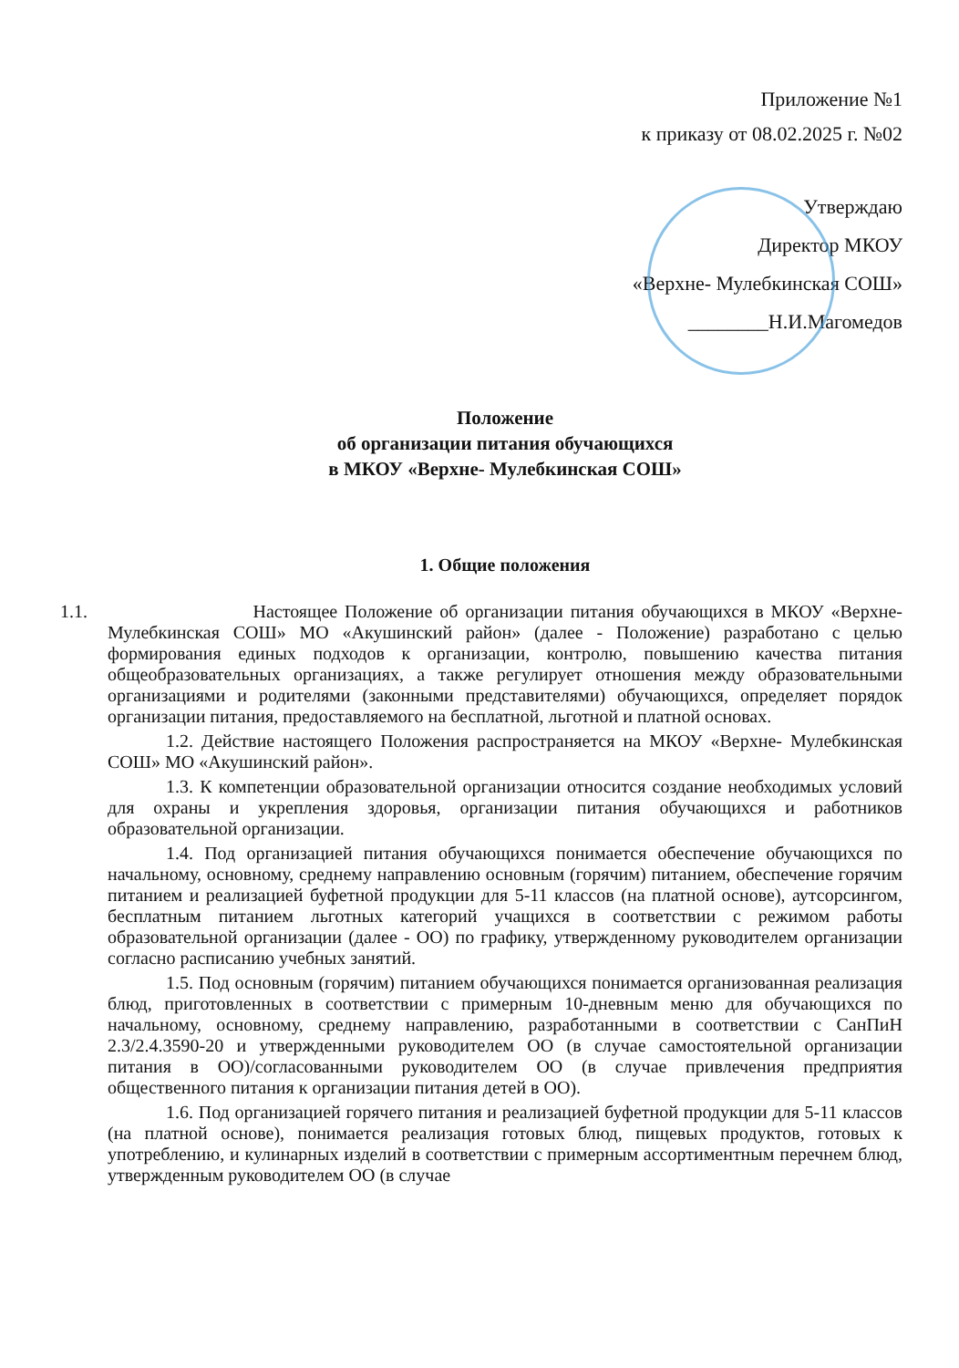Приложение №1
к приказу от 08.02.2025 г. №02
Утверждаю
Директор МКОУ
«Верхне- Мулебкинская СОШ»
________Н.И.Магомедов
Положение
об организации питания обучающихся
в МКОУ «Верхне- Мулебкинская СОШ»
1. Общие положения
1.1. Настоящее Положение об организации питания обучающихся в МКОУ «Верхне- Мулебкинская СОШ» МО «Акушинский район» (далее - Положение) разработано с целью формирования единых подходов к организации, контролю, повышению качества питания общеобразовательных организациях, а также регулирует отношения между образовательными организациями и родителями (законными представителями) обучающихся, определяет порядок организации питания, предоставляемого на бесплатной, льготной и платной основах.
1.2. Действие настоящего Положения распространяется на МКОУ «Верхне- Мулебкинская СОШ» МО «Акушинский район».
1.3. К компетенции образовательной организации относится создание необходимых условий для охраны и укрепления здоровья, организации питания обучающихся и работников образовательной организации.
1.4. Под организацией питания обучающихся понимается обеспечение обучающихся по начальному, основному, среднему направлению основным (горячим) питанием, обеспечение горячим питанием и реализацией буфетной продукции для 5-11 классов (на платной основе), аутсорсингом, бесплатным питанием льготных категорий учащихся в соответствии с режимом работы образовательной организации (далее - ОО) по графику, утвержденному руководителем организации согласно расписанию учебных занятий.
1.5. Под основным (горячим) питанием обучающихся понимается организованная реализация блюд, приготовленных в соответствии с примерным 10-дневным меню для обучающихся по начальному, основному, среднему направлению, разработанными в соответствии с СанПиН 2.3/2.4.3590-20 и утвержденными руководителем ОО (в случае самостоятельной организации питания в ОО)/согласованными руководителем ОО (в случае привлечения предприятия общественного питания к организации питания детей в ОО).
1.6. Под организацией горячего питания и реализацией буфетной продукции для 5-11 классов (на платной основе), понимается реализация готовых блюд, пищевых продуктов, готовых к употреблению, и кулинарных изделий в соответствии с примерным ассортиментным перечнем блюд, утвержденным руководителем ОО (в случае